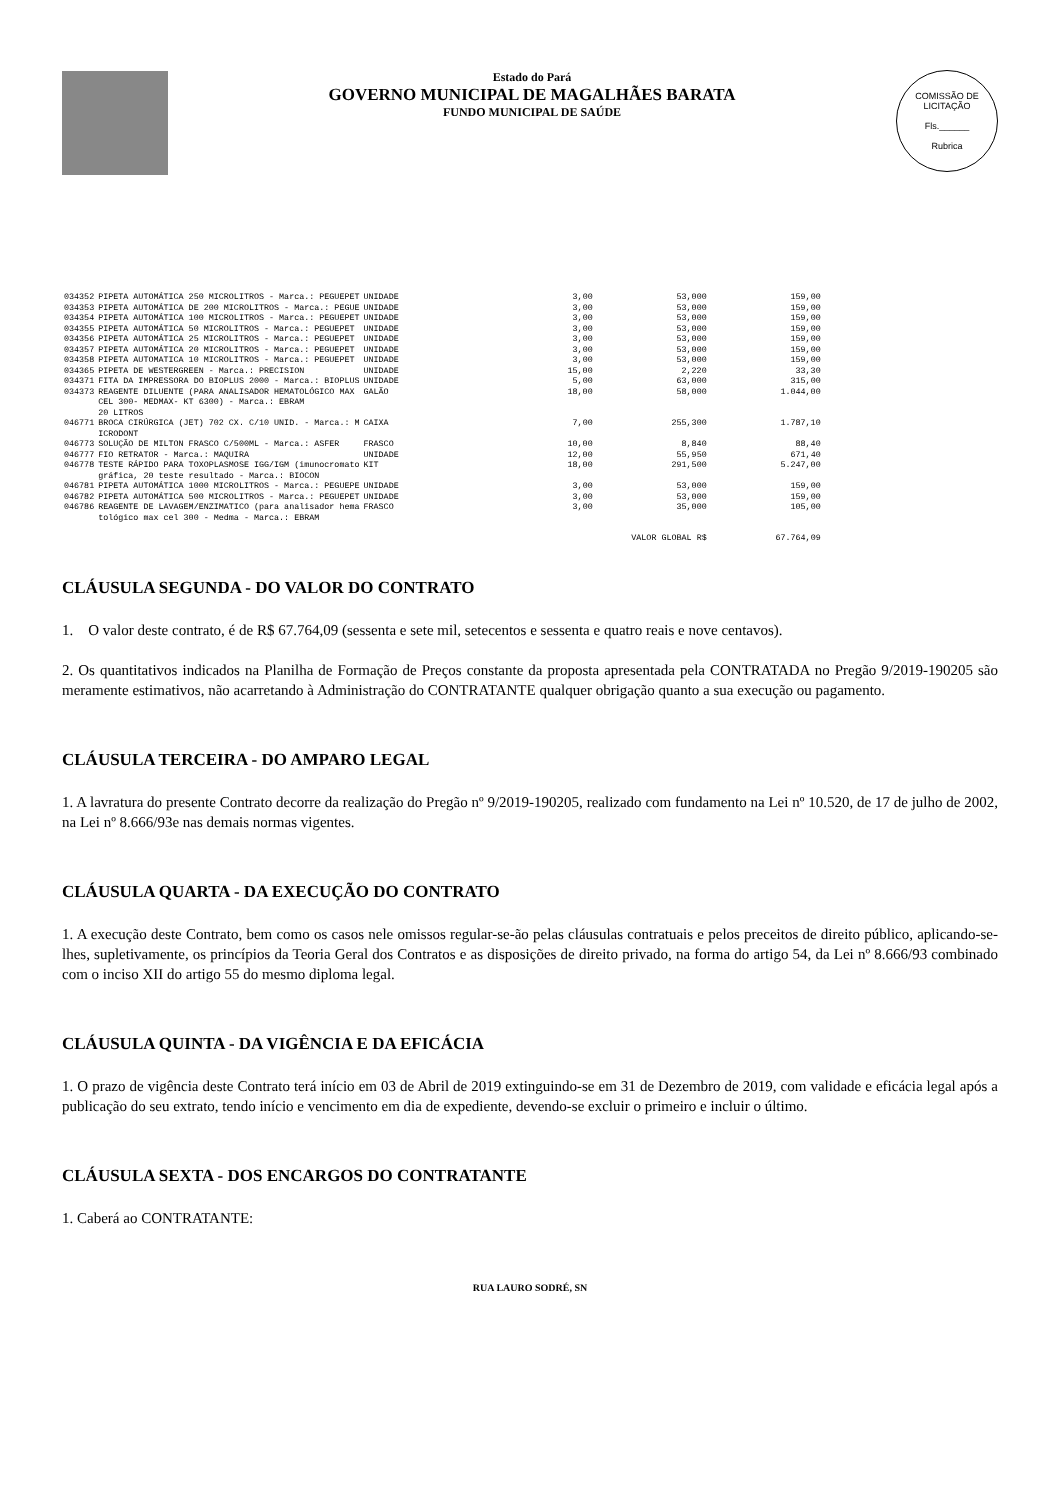Estado do Pará
GOVERNO MUNICIPAL DE MAGALHÃES BARATA
FUNDO MUNICIPAL DE SAÚDE
COMISSÃO DE LICITAÇÃO
Fls.______
Rubrica
| 034352 | PIPETA AUTOMÁTICA 250 MICROLITROS - Marca.: PEGUEPET | UNIDADE | 3,00 | 53,000 | 159,00 |
| 034353 | PIPETA AUTOMÁTICA DE 200 MICROLITROS - Marca.: PEGUE | UNIDADE | 3,00 | 53,000 | 159,00 |
| 034354 | PIPETA AUTOMÁTICA 100 MICROLITROS - Marca.: PEGUEPET | UNIDADE | 3,00 | 53,000 | 159,00 |
| 034355 | PIPETA AUTOMÁTICA 50 MICROLITROS - Marca.: PEGUEPET | UNIDADE | 3,00 | 53,000 | 159,00 |
| 034356 | PIPETA AUTOMÁTICA 25 MICROLITROS - Marca.: PEGUEPET | UNIDADE | 3,00 | 53,000 | 159,00 |
| 034357 | PIPETA AUTOMÁTICA 20 MICROLITROS - Marca.: PEGUEPET | UNIDADE | 3,00 | 53,000 | 159,00 |
| 034358 | PIPETA AUTOMATICA 10 MICROLITROS - Marca.: PEGUEPET | UNIDADE | 3,00 | 53,000 | 159,00 |
| 034365 | PIPETA DE WESTERGREEN - Marca.: PRECISION | UNIDADE | 15,00 | 2,220 | 33,30 |
| 034371 | FITA DA IMPRESSORA DO BIOPLUS 2000 - Marca.: BIOPLUS | UNIDADE | 5,00 | 63,000 | 315,00 |
| 034373 | REAGENTE DILUENTE (PARA ANALISADOR HEMATOLÓGICO MAX CEL 300- MEDMAX- KT 6300) - Marca.: EBRAM 20 LITROS | GALÃO | 18,00 | 58,000 | 1.044,00 |
| 046771 | BROCA CIRÚRGICA (JET) 702 CX. C/10 UNID. - Marca.: M ICRODONT | CAIXA | 7,00 | 255,300 | 1.787,10 |
| 046773 | SOLUÇÃO DE MILTON FRASCO C/500ML - Marca.: ASFER | FRASCO | 10,00 | 8,840 | 88,40 |
| 046777 | FIO RETRATOR - Marca.: MAQUIRA | UNIDADE | 12,00 | 55,950 | 671,40 |
| 046778 | TESTE RÁPIDO PARA TOXOPLASMOSE IGG/IGM (imunocromato gráfica, 20 teste resultado - Marca.: BIOCON | KIT | 18,00 | 291,500 | 5.247,00 |
| 046781 | PIPETA AUTOMÁTICA 1000 MICROLITROS - Marca.: PEGUEPE | UNIDADE | 3,00 | 53,000 | 159,00 |
| 046782 | PIPETA AUTOMÁTICA 500 MICROLITROS - Marca.: PEGUEPET | UNIDADE | 3,00 | 53,000 | 159,00 |
| 046786 | REAGENTE DE LAVAGEM/ENZIMATICO (para analisador hema tológico max cel 300 - Medma - Marca.: EBRAM | FRASCO | 3,00 | 35,000 | 105,00 |
| VALOR GLOBAL R$ | | | | | 67.764,09 |
CLÁUSULA SEGUNDA - DO VALOR DO CONTRATO
1. O valor deste contrato, é de R$ 67.764,09 (sessenta e sete mil, setecentos e sessenta e quatro reais e nove centavos).
2. Os quantitativos indicados na Planilha de Formação de Preços constante da proposta apresentada pela CONTRATADA no Pregão 9/2019-190205 são meramente estimativos, não acarretando à Administração do CONTRATANTE qualquer obrigação quanto a sua execução ou pagamento.
CLÁUSULA TERCEIRA - DO AMPARO LEGAL
1. A lavratura do presente Contrato decorre da realização do Pregão nº 9/2019-190205, realizado com fundamento na Lei nº 10.520, de 17 de julho de 2002, na Lei nº 8.666/93e nas demais normas vigentes.
CLÁUSULA QUARTA - DA EXECUÇÃO DO CONTRATO
1. A execução deste Contrato, bem como os casos nele omissos regular-se-ão pelas cláusulas contratuais e pelos preceitos de direito público, aplicando-se-lhes, supletivamente, os princípios da Teoria Geral dos Contratos e as disposições de direito privado, na forma do artigo 54, da Lei nº 8.666/93 combinado com o inciso XII do artigo 55 do mesmo diploma legal.
CLÁUSULA QUINTA - DA VIGÊNCIA E DA EFICÁCIA
1. O prazo de vigência deste Contrato terá início em 03 de Abril de 2019 extinguindo-se em 31 de Dezembro de 2019, com validade e eficácia legal após a publicação do seu extrato, tendo início e vencimento em dia de expediente, devendo-se excluir o primeiro e incluir o último.
CLÁUSULA SEXTA - DOS ENCARGOS DO CONTRATANTE
1. Caberá ao CONTRATANTE:
RUA LAURO SODRÉ, SN